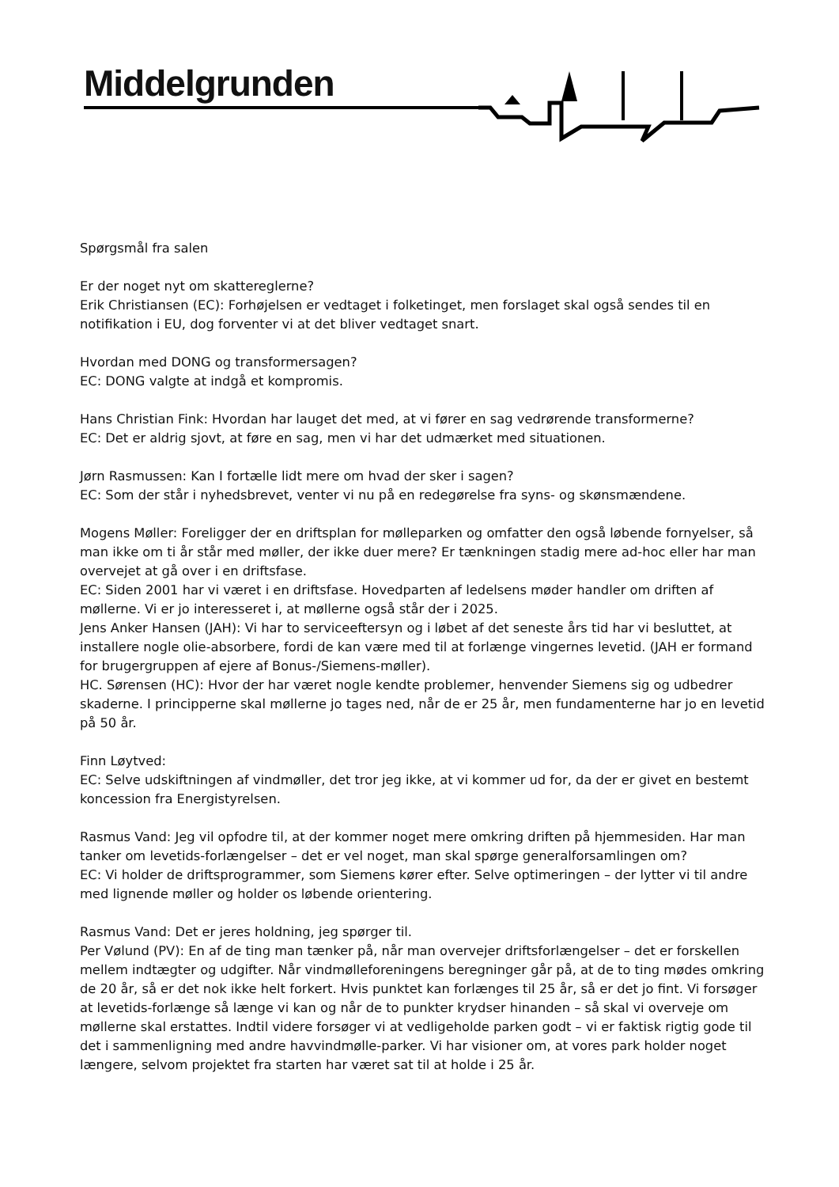Middelgrunden
Spørgsmål fra salen
Er der noget nyt om skattereglerne?
Erik Christiansen (EC): Forhøjelsen er vedtaget i folketinget, men forslaget skal også sendes til en notifikation i EU, dog forventer vi at det bliver vedtaget snart.
Hvordan med DONG og transformersagen?
EC: DONG valgte at indgå et kompromis.
Hans Christian Fink: Hvordan har lauget det med, at vi fører en sag vedrørende transformerne?
EC: Det er aldrig sjovt, at føre en sag, men vi har det udmærket med situationen.
Jørn Rasmussen: Kan I fortælle lidt mere om hvad der sker i sagen?
EC: Som der står i nyhedsbrevet, venter vi nu på en redegørelse fra syns- og skønsmændene.
Mogens Møller: Foreligger der en driftsplan for mølleparken og omfatter den også løbende fornyelser, så man ikke om ti år står med møller, der ikke duer mere? Er tænkningen stadig mere ad-hoc eller har man overvejet at gå over i en driftsfase.
EC: Siden 2001 har vi været i en driftsfase. Hovedparten af ledelsens møder handler om driften af møllerne. Vi er jo interesseret i, at møllerne også står der i 2025.
Jens Anker Hansen (JAH): Vi har to serviceeftersyn og i løbet af det seneste års tid har vi besluttet, at installere nogle olie-absorbere, fordi de kan være med til at forlænge vingernes levetid. (JAH er formand for brugergruppen af ejere af Bonus-/Siemens-møller).
HC. Sørensen (HC): Hvor der har været nogle kendte problemer, henvender Siemens sig og udbedrer skaderne. I principperne skal møllerne jo tages ned, når de er 25 år, men fundamenterne har jo en levetid på 50 år.
Finn Løytved:
EC: Selve udskiftningen af vindmøller, det tror jeg ikke, at vi kommer ud for, da der er givet en bestemt koncession fra Energistyrelsen.
Rasmus Vand: Jeg vil opfodre til, at der kommer noget mere omkring driften på hjemmesiden. Har man tanker om levetids-forlængelser – det er vel noget, man skal spørge generalforsamlingen om?
EC: Vi holder de driftsprogrammer, som Siemens kører efter. Selve optimeringen – der lytter vi til andre med lignende møller og holder os løbende orientering.
Rasmus Vand: Det er jeres holdning, jeg spørger til.
Per Vølund (PV): En af de ting man tænker på, når man overvejer driftsforlængelser – det er forskellen mellem indtægter og udgifter. Når vindmølleforeningens beregninger går på, at de to ting mødes omkring de 20 år, så er det nok ikke helt forkert. Hvis punktet kan forlænges til 25 år, så er det jo fint. Vi forsøger at levetids-forlænge så længe vi kan og når de to punkter krydser hinanden – så skal vi overveje om møllerne skal erstattes. Indtil videre forsøger vi at vedligeholde parken godt – vi er faktisk rigtig gode til det i sammenligning med andre havvindmølle-parker. Vi har visioner om, at vores park holder noget længere, selvom projektet fra starten har været sat til at holde i 25 år.